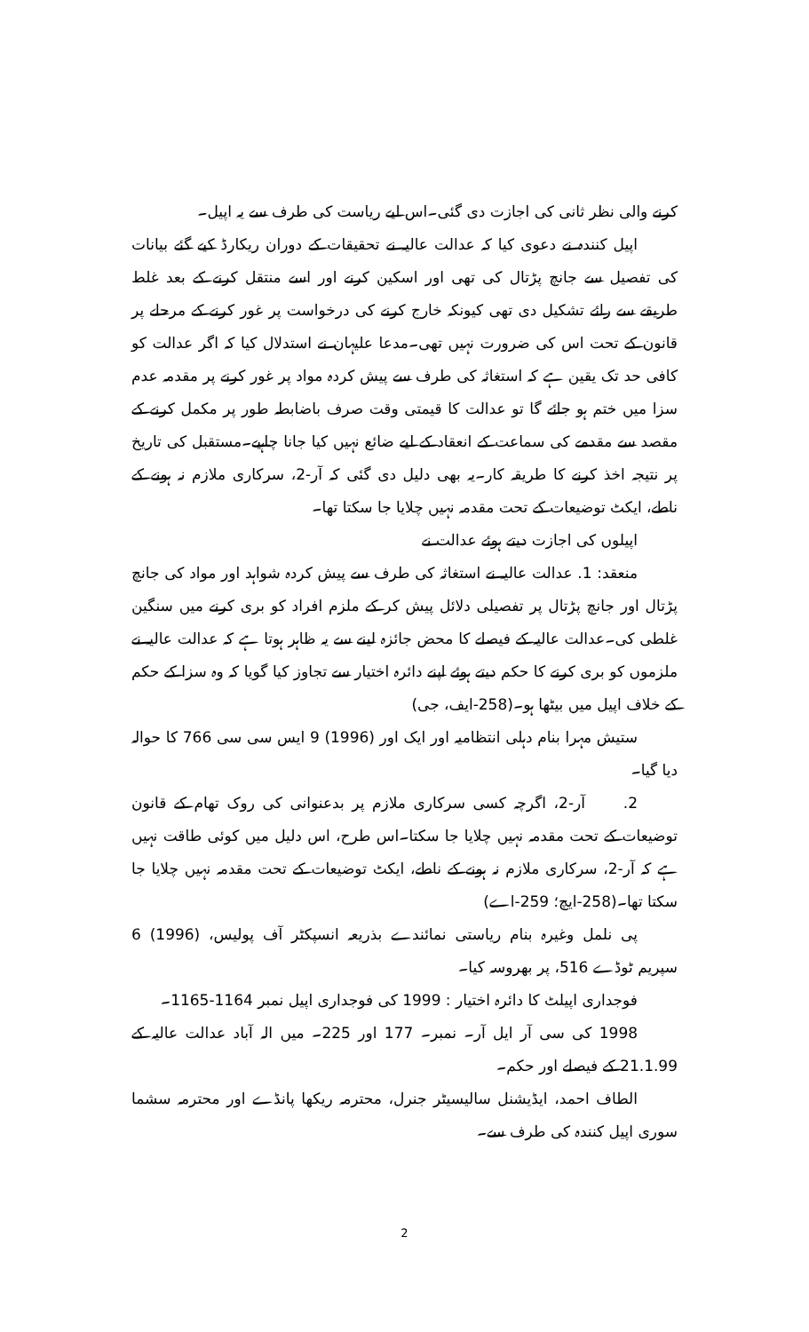کرنے والی نظر ثانی کی اجازت دی گئی۔اس لیے ریاست کی طرف سے یہ اپیل۔
اپیل کنندہ نے دعوی کیا کہ عدالت عالیہ نے تحقیقات کے دوران ریکارڈ کیے گئے بیانات کی تفصیل سے جانچ پڑتال کی تھی اور اسکین کرنے اور اسے منتقل کرنے کے بعد غلط طریقے سے رائے تشکیل دی تھی کیونکہ خارج کرنے کی درخواست پر غور کرنے کے مرحلے پر قانون کے تحت اس کی ضرورت نہیں تھی۔مدعا علیہان نے استدلال کیا کہ اگر عدالت کو کافی حد تک یقین ہے کہ استغاثہ کی طرف سے پیش کردہ مواد پر غور کرنے پر مقدمہ عدم سزا میں ختم ہو جائے گا تو عدالت کا قیمتی وقت صرف باضابطہ طور پر مکمل کرنے کے مقصد سے مقدمے کی سماعت کے انعقاد کے لیے ضائع نہیں کیا جانا چاہیے۔مستقبل کی تاریخ پر نتیجہ اخذ کرنے کا طریقہ کار۔یہ بھی دلیل دی گئی کہ آر-2، سرکاری ملازم نہ ہونے کے ناطے، ایکٹ توضیعات کے تحت مقدمہ نہیں چلایا جا سکتا تھا۔
اپیلوں کی اجازت دیتے ہوئے عدالت نے
منعقد: 1. عدالت عالیہ نے استغاثہ کی طرف سے پیش کردہ شواہد اور مواد کی جانچ پڑتال اور جانچ پڑتال پر تفصیلی دلائل پیش کر کے ملزم افراد کو بری کرنے میں سنگین غلطی کی۔عدالت عالیہ کے فیصلے کا محض جائزہ لینے سے یہ ظاہر ہوتا ہے کہ عدالت عالیہ نے ملزموں کو بری کرنے کا حکم دیتے ہوئے اپنے دائرہ اختیار سے تجاوز کیا گویا کہ وہ سزا کے حکم کے خلاف اپیل میں بیٹھا ہو۔(258-ایف، جی)
ستیش مہرا بنام دہلی انتظامیہ اور ایک اور (1996) 9 ایس سی سی 766 کا حوالہ دیا گیا۔
2. آر-2، اگرچہ کسی سرکاری ملازم پر بدعنوانی کی روک تھام کے قانون توضیعات کے تحت مقدمہ نہیں چلایا جا سکتا۔اس طرح، اس دلیل میں کوئی طاقت نہیں ہے کہ آر-2، سرکاری ملازم نہ ہونے کے ناطے، ایکٹ توضیعات کے تحت مقدمہ نہیں چلایا جا سکتا تھا۔(258-ایچ؛ 259-اے)
پی نلمل وغیرہ بنام ریاستی نمائندے بذریعہ انسپکٹر آف پولیس، (1996) 6 سپریم ٹوڈے 516، پر بھروسہ کیا۔
فوجداری اپیلٹ کا دائرہ اختیار : 1999 کی فوجداری اپیل نمبر 1164-1165۔
1998 کی سی آر ایل آر۔ نمبر۔ 177 اور 225۔ میں الہ آباد عدالت عالیہ کے 21.1.99 کے فیصلے اور حکم۔
الطاف احمد، ایڈیشنل سالیسیٹر جنرل، محترمہ ریکھا پانڈے اور محترمہ سشما سوری اپیل کنندہ کی طرف سے۔
2